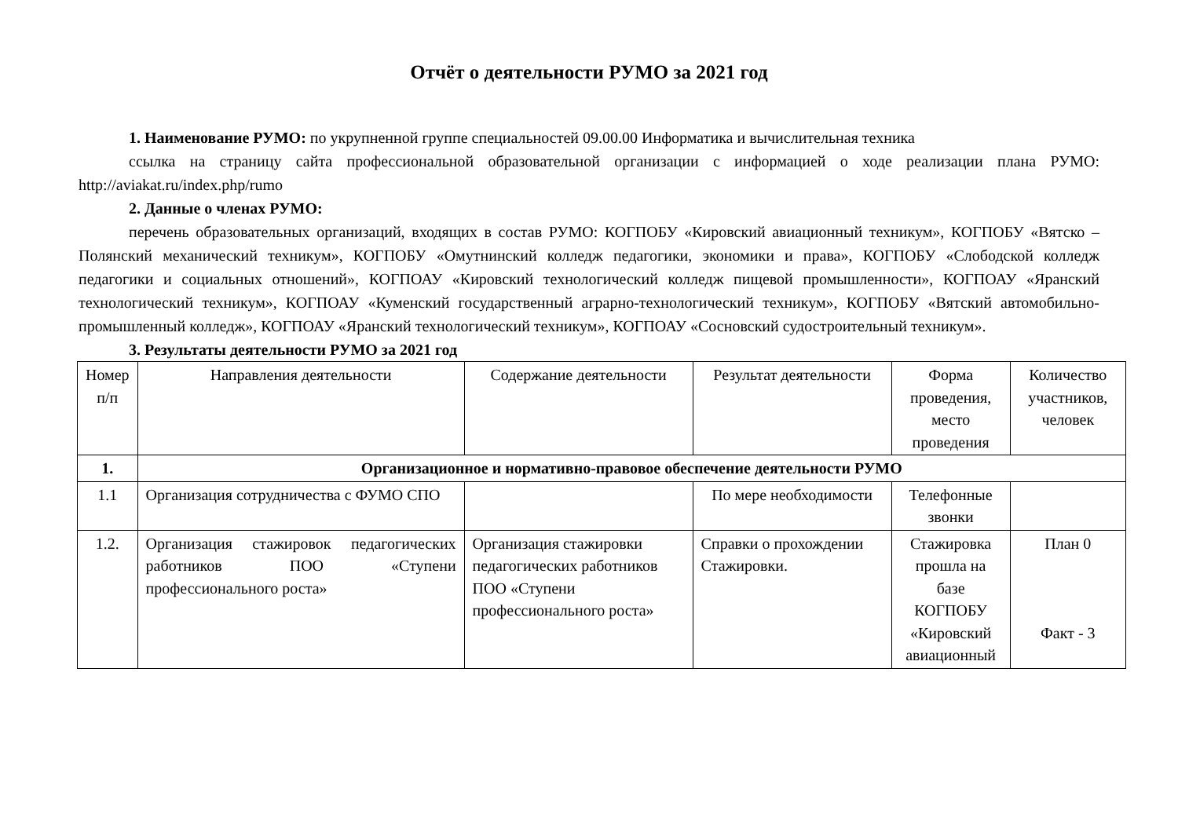Отчёт о деятельности РУМО за 2021 год
1. Наименование РУМО: по укрупненной группе специальностей 09.00.00 Информатика и вычислительная техника
ссылка на страницу сайта профессиональной образовательной организации с информацией о ходе реализации плана РУМО: http://aviakat.ru/index.php/rumo
2. Данные о членах РУМО:
перечень образовательных организаций, входящих в состав РУМО: КОГПОБУ «Кировский авиационный техникум», КОГПОБУ «Вятско – Полянский механический техникум», КОГПОБУ «Омутнинский колледж педагогики, экономики и права», КОГПОБУ «Слободской колледж педагогики и социальных отношений», КОГПОАУ «Кировский технологический колледж пищевой промышленности», КОГПОАУ «Яранский технологический техникум», КОГПОАУ «Куменский государственный аграрно-технологический техникум», КОГПОБУ «Вятский автомобильно-промышленный колледж», КОГПОАУ «Яранский технологический техникум», КОГПОАУ «Сосновский судостроительный техникум».
3. Результаты деятельности РУМО за 2021 год
| Номер п/п | Направления деятельности | Содержание деятельности | Результат деятельности | Форма проведения, место проведения | Количество участников, человек |
| 1. | Организационное и нормативно-правовое обеспечение деятельности РУМО | | | | |
| 1.1 | Организация сотрудничества с ФУМО СПО | | По мере необходимости | Телефонные звонки | |
| 1.2. | Организация стажировок педагогических работников ПОО «Ступени профессионального роста» | Организация стажировки педагогических работников ПОО «Ступени профессионального роста» | Справки о прохождении Стажировки. | Стажировка прошла на базе КОГПОБУ «Кировский авиационный | План 0 Факт - 3 |